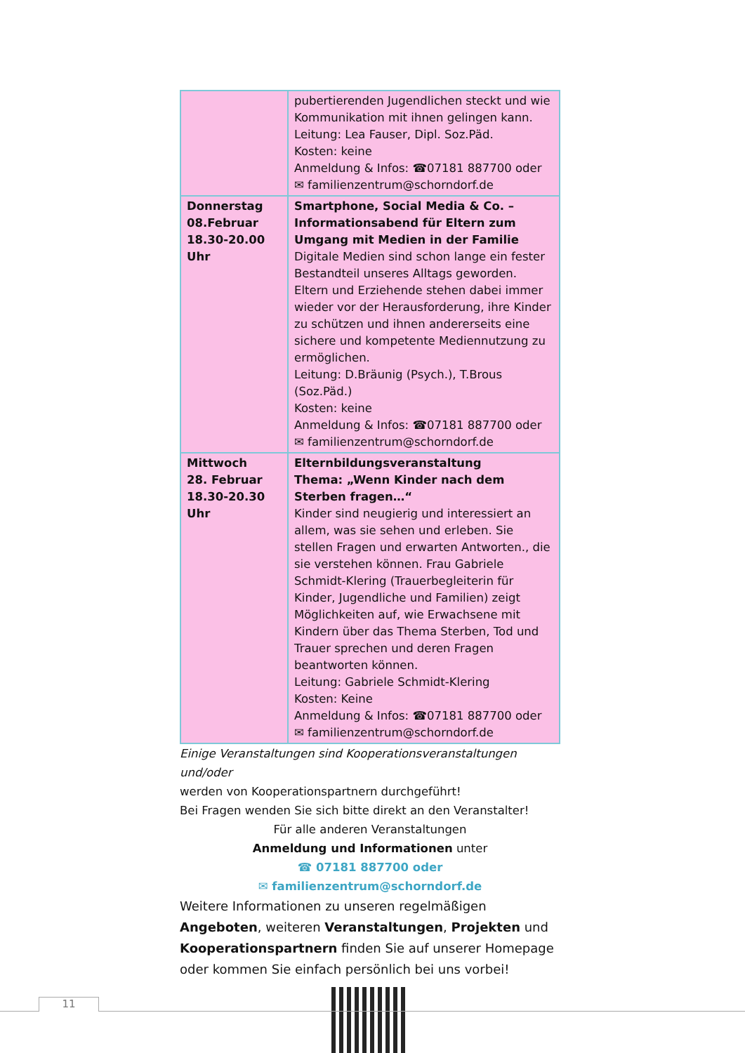| | pubertierenden Jugendlichen steckt und wie Kommunikation mit ihnen gelingen kann. Leitung: Lea Fauser, Dipl. Soz.Päd. Kosten: keine Anmeldung & Infos: ☎07181 887700 oder ✉ familienzentrum@schorndorf.de |
| Donnerstag 08.Februar 18.30-20.00 Uhr | Smartphone, Social Media & Co. – Informationsabend für Eltern zum Umgang mit Medien in der Familie Digitale Medien sind schon lange ein fester Bestandteil unseres Alltags geworden. Eltern und Erziehende stehen dabei immer wieder vor der Herausforderung, ihre Kinder zu schützen und ihnen andererseits eine sichere und kompetente Mediennutzung zu ermöglichen. Leitung: D.Bräunig (Psych.), T.Brous (Soz.Päd.) Kosten: keine Anmeldung & Infos: ☎07181 887700 oder ✉ familienzentrum@schorndorf.de |
| Mittwoch 28. Februar 18.30-20.30 Uhr | Elternbildungsveranstaltung Thema: „Wenn Kinder nach dem Sterben fragen…“ Kinder sind neugierig und interessiert an allem, was sie sehen und erleben. Sie stellen Fragen und erwarten Antworten., die sie verstehen können. Frau Gabriele Schmidt-Klering (Trauerbegleiterin für Kinder, Jugendliche und Familien) zeigt Möglichkeiten auf, wie Erwachsene mit Kindern über das Thema Sterben, Tod und Trauer sprechen und deren Fragen beantworten können. Leitung: Gabriele Schmidt-Klering Kosten: Keine Anmeldung & Infos: ☎07181 887700 oder ✉ familienzentrum@schorndorf.de |
Einige Veranstaltungen sind Kooperationsveranstaltungen und/oder
werden von Kooperationspartnern durchgeführt!
Bei Fragen wenden Sie sich bitte direkt an den Veranstalter!
Für alle anderen Veranstaltungen
Anmeldung und Informationen unter
☎ 07181 887700 oder
✉ familienzentrum@schorndorf.de
Weitere Informationen zu unseren regelmäßigen Angeboten, weiteren Veranstaltungen, Projekten und Kooperationspartnern finden Sie auf unserer Homepage oder kommen Sie einfach persönlich bei uns vorbei!
11